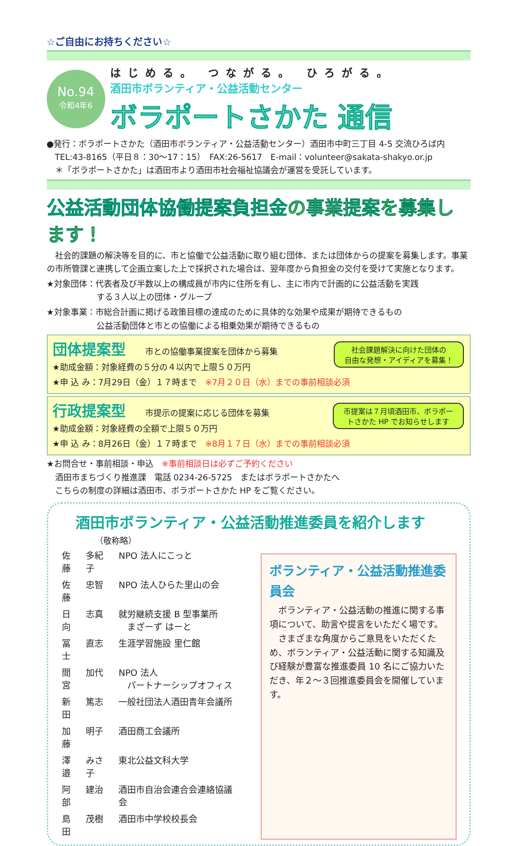☆ご自由にお持ちください☆
No.94
令和4年6
はじめる。 つながる。 ひろがる。
酒田市ボランティア・公益活動センター
ボラポートさかた 通信
●発行：ボラポートさかた（酒田市ボランティア・公益活動センター）酒田市中町三丁目 4-5 交流ひろば内
　TEL:43-8165（平日８：30～17：15）　FAX:26-5617　E-mail：volunteer@sakata-shakyo.or.jp
　＊「ボラポートさかた」は酒田市より酒田市社会福祉協議会が運営を受託しています。
公益活動団体協働提案負担金の事業提案を募集します！
　社会的課題の解決等を目的に、市と協働で公益活動に取り組む団体、または団体からの提案を募集します。事業の市所管課と連携して企画立案した上で採択された場合は、翌年度から負担金の交付を受けて実施となります。
★対象団体：代表者及び半数以上の構成員が市内に住所を有し、主に市内で計画的に公益活動を実践
　　　　　　する３人以上の団体・グループ
★対象事業：市総合計画に掲げる政策目標の達成のために具体的な効果や成果が期待できるもの
　　　　　　公益活動団体と市との協働による相乗効果が期待できるもの
団体提案型
市との協働事業提案を団体から募集
社会課題解決に向けた団体の
自由な発想・アイディアを募集！
★助成金額：対象経費の５分の４以内で上限５０万円
★申 込 み：7月29日（金）１７時まで　※7月２０日（水）までの事前相談必須
行政提案型
市提示の提案に応じる団体を募集
市提案は７月頃酒田市、ボラポー
トさかた HP でお知らせします
★助成金額：対象経費の全額で上限５０万円
★申 込 み：8月26日（金）１７時まで　※8月１７日（水）までの事前相談必須
★お問合せ・事前相談・申込　※事前相談日は必ずご予約ください
　酒田市まちづくり推進課　電話 0234-26-5725　またはボラポートさかたへ
　こちらの制度の詳細は酒田市、ボラポートさかた HP をご覧ください。
酒田市ボランティア・公益活動推進委員を紹介します
（敬称略）
| 佐藤 | 多紀子 | NPO 法人にこっと |
| 佐藤 | 忠智 | NPO 法人ひらた里山の会 |
| 日向 | 志真 | 就労継続支援 B 型事業所 まざーず はーと |
| 冨士 | 直志 | 生涯学習施設 里仁館 |
| 間宮 | 加代 | NPO 法人 パートナーシップオフィス |
| 新田 | 篤志 | 一般社団法人酒田青年会議所 |
| 加藤 | 明子 | 酒田商工会議所 |
| 澤邉 | みさ子 | 東北公益文科大学 |
| 阿部 | 建治 | 酒田市自治会連合会連絡協議会 |
| 島田 | 茂樹 | 酒田市中学校校長会 |
ボランティア・公益活動推進委員会
　ボランティア・公益活動の推進に関する事項について、助言や提言をいただく場です。
　さまざまな角度からご意見をいただくため、ボランティア・公益活動に関する知識及び経験が豊富な推進委員 10 名にご協力いただき、年２～３回推進委員会を開催しています。